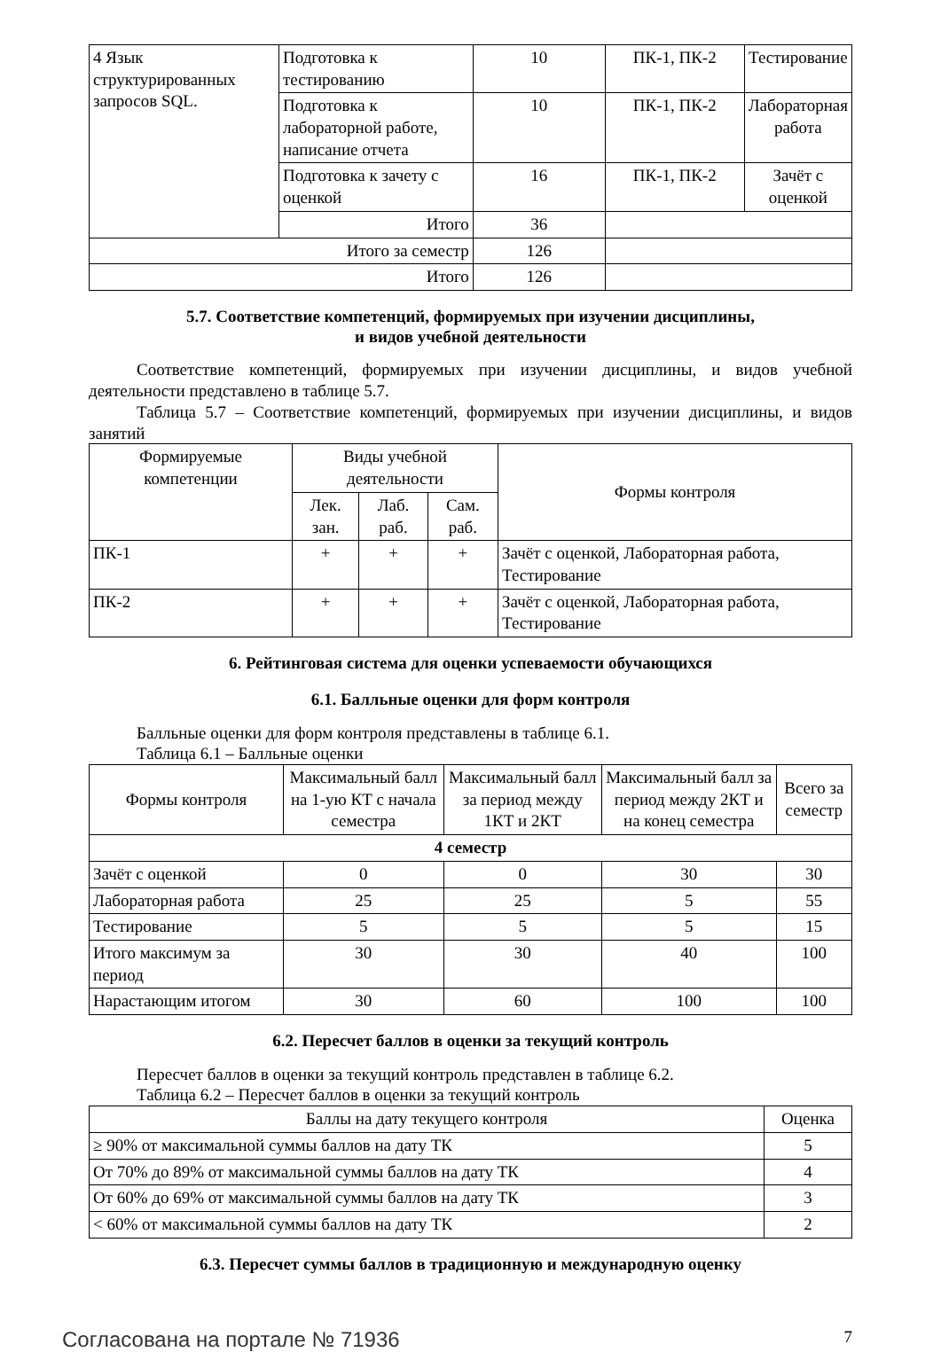| 4 Язык структурированных запросов SQL. | Подготовка к тестированию | 10 | ПК-1, ПК-2 | Тестирование |
| | Подготовка к лабораторной работе, написание отчета | 10 | ПК-1, ПК-2 | Лабораторная работа |
| | Подготовка к зачету с оценкой | 16 | ПК-1, ПК-2 | Зачёт с оценкой |
| | Итого | 36 | | |
| Итого за семестр | | 126 | | |
| Итого | | 126 | | |
5.7. Соответствие компетенций, формируемых при изучении дисциплины,
и видов учебной деятельности
Соответствие компетенций, формируемых при изучении дисциплины, и видов учебной деятельности представлено в таблице 5.7.
Таблица 5.7 – Соответствие компетенций, формируемых при изучении дисциплины, и видов занятий
| Формируемые компетенции | Виды учебной деятельности | | | Формы контроля |
| --- | --- | --- | --- | --- |
| | Лек. зан. | Лаб. раб. | Сам. раб. | |
| ПК-1 | + | + | + | Зачёт с оценкой, Лабораторная работа, Тестирование |
| ПК-2 | + | + | + | Зачёт с оценкой, Лабораторная работа, Тестирование |
6. Рейтинговая система для оценки успеваемости обучающихся
6.1. Балльные оценки для форм контроля
Балльные оценки для форм контроля представлены в таблице 6.1.
Таблица 6.1 – Балльные оценки
| Формы контроля | Максимальный балл на 1-ую КТ с начала семестра | Максимальный балл за период между 1КТ и 2КТ | Максимальный балл за период между 2КТ и на конец семестра | Всего за семестр |
| --- | --- | --- | --- | --- |
| 4 семестр | | | | |
| Зачёт с оценкой | 0 | 0 | 30 | 30 |
| Лабораторная работа | 25 | 25 | 5 | 55 |
| Тестирование | 5 | 5 | 5 | 15 |
| Итого максимум за период | 30 | 30 | 40 | 100 |
| Нарастающим итогом | 30 | 60 | 100 | 100 |
6.2. Пересчет баллов в оценки за текущий контроль
Пересчет баллов в оценки за текущий контроль представлен в таблице 6.2.
Таблица 6.2 – Пересчет баллов в оценки за текущий контроль
| Баллы на дату текущего контроля | Оценка |
| --- | --- |
| ≥ 90% от максимальной суммы баллов на дату ТК | 5 |
| От 70% до 89% от максимальной суммы баллов на дату ТК | 4 |
| От 60% до 69% от максимальной суммы баллов на дату ТК | 3 |
| < 60% от максимальной суммы баллов на дату ТК | 2 |
6.3. Пересчет суммы баллов в традиционную и международную оценку
Согласована на портале № 71936 7